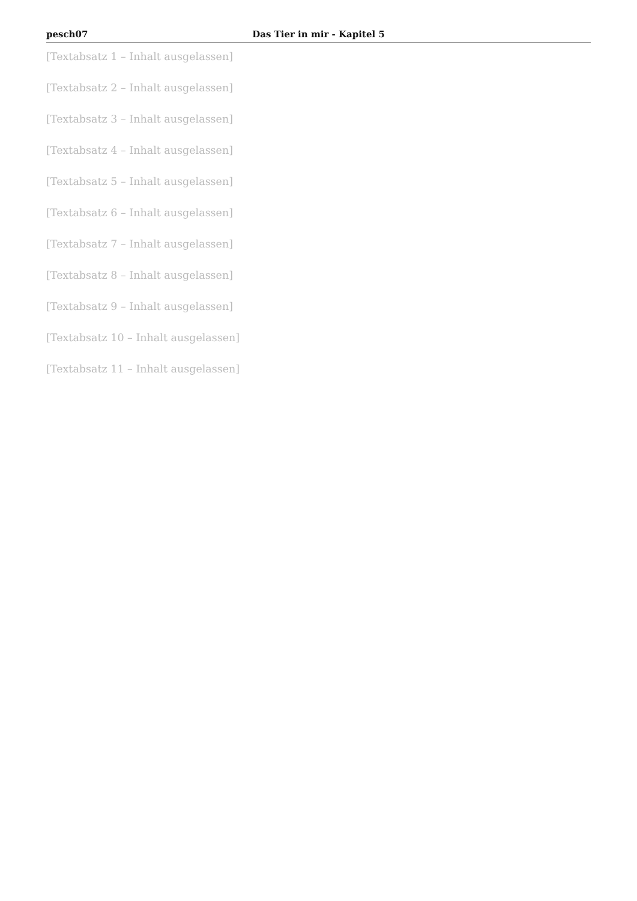pesch07 Das Tier in mir - Kapitel 5
[Textabsatz 1 – Inhalt ausgelassen]
[Textabsatz 2 – Inhalt ausgelassen]
[Textabsatz 3 – Inhalt ausgelassen]
[Textabsatz 4 – Inhalt ausgelassen]
[Textabsatz 5 – Inhalt ausgelassen]
[Textabsatz 6 – Inhalt ausgelassen]
[Textabsatz 7 – Inhalt ausgelassen]
[Textabsatz 8 – Inhalt ausgelassen]
[Textabsatz 9 – Inhalt ausgelassen]
[Textabsatz 10 – Inhalt ausgelassen]
[Textabsatz 11 – Inhalt ausgelassen]